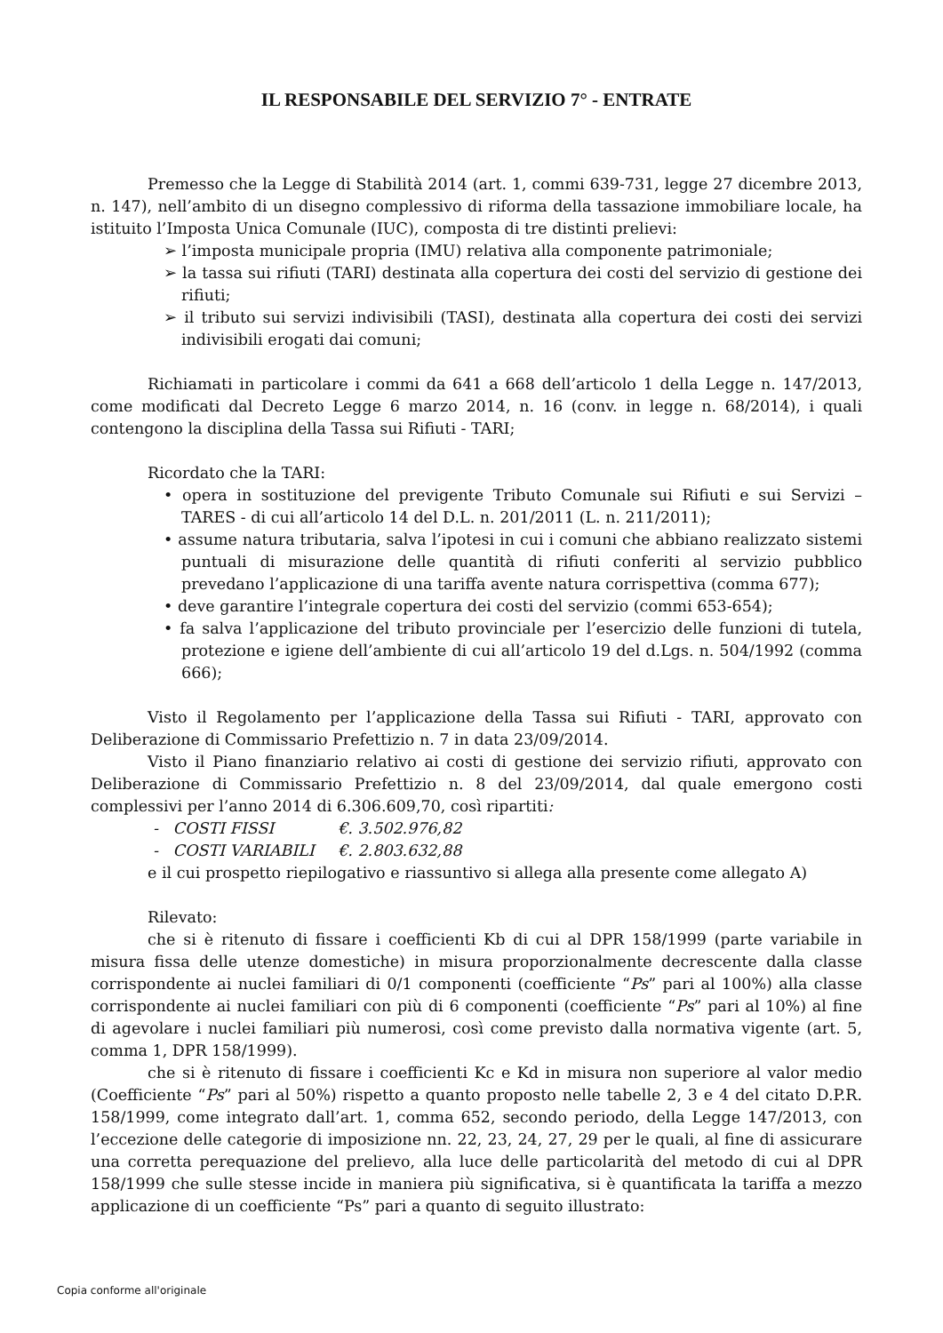IL RESPONSABILE DEL SERVIZIO 7° - ENTRATE
Premesso che la Legge di Stabilità 2014 (art. 1, commi 639-731, legge 27 dicembre 2013, n. 147), nell’ambito di un disegno complessivo di riforma della tassazione immobiliare locale, ha istituito l’Imposta Unica Comunale (IUC), composta di tre distinti prelievi:
➢ l’imposta municipale propria (IMU) relativa alla componente patrimoniale;
➢ la tassa sui rifiuti (TARI) destinata alla copertura dei costi del servizio di gestione dei rifiuti;
➢ il tributo sui servizi indivisibili (TASI), destinata alla copertura dei costi dei servizi indivisibili erogati dai comuni;
Richiamati in particolare i commi da 641 a 668 dell’articolo 1 della Legge n. 147/2013, come modificati dal Decreto Legge 6 marzo 2014, n. 16 (conv. in legge n. 68/2014), i quali contengono la disciplina della Tassa sui Rifiuti - TARI;
Ricordato che la TARI:
• opera in sostituzione del previgente Tributo Comunale sui Rifiuti e sui Servizi – TARES - di cui all’articolo 14 del D.L. n. 201/2011 (L. n. 211/2011);
• assume natura tributaria, salva l’ipotesi in cui i comuni che abbiano realizzato sistemi puntuali di misurazione delle quantità di rifiuti conferiti al servizio pubblico prevedano l’applicazione di una tariffa avente natura corrispettiva (comma 677);
• deve garantire l’integrale copertura dei costi del servizio (commi 653-654);
• fa salva l’applicazione del tributo provinciale per l’esercizio delle funzioni di tutela, protezione e igiene dell’ambiente di cui all’articolo 19 del d.Lgs. n. 504/1992 (comma 666);
Visto il Regolamento per l’applicazione della Tassa sui Rifiuti - TARI, approvato con Deliberazione di Commissario Prefettizio n. 7 in data 23/09/2014.
Visto il Piano finanziario relativo ai costi di gestione dei servizio rifiuti, approvato con Deliberazione di Commissario Prefettizio n. 8 del 23/09/2014, dal quale emergono costi complessivi per l’anno 2014 di 6.306.609,70, così ripartiti:
- COSTI FISSI €. 3.502.976,82
- COSTI VARIABILI €. 2.803.632,88
e il cui prospetto riepilogativo e riassuntivo si allega alla presente come allegato A)
Rilevato:
che si è ritenuto di fissare i coefficienti Kb di cui al DPR 158/1999 (parte variabile in misura fissa delle utenze domestiche) in misura proporzionalmente decrescente dalla classe corrispondente ai nuclei familiari di 0/1 componenti (coefficiente “Ps” pari al 100%) alla classe corrispondente ai nuclei familiari con più di 6 componenti (coefficiente “Ps” pari al 10%) al fine di agevolare i nuclei familiari più numerosi, così come previsto dalla normativa vigente (art. 5, comma 1, DPR 158/1999).
che si è ritenuto di fissare i coefficienti Kc e Kd in misura non superiore al valor medio (Coefficiente “Ps” pari al 50%) rispetto a quanto proposto nelle tabelle 2, 3 e 4 del citato D.P.R. 158/1999, come integrato dall’art. 1, comma 652, secondo periodo, della Legge 147/2013, con l’eccezione delle categorie di imposizione nn. 22, 23, 24, 27, 29 per le quali, al fine di assicurare una corretta perequazione del prelievo, alla luce delle particolarità del metodo di cui al DPR 158/1999 che sulle stesse incide in maniera più significativa, si è quantificata la tariffa a mezzo applicazione di un coefficiente “Ps” pari a quanto di seguito illustrato:
Copia conforme all'originale